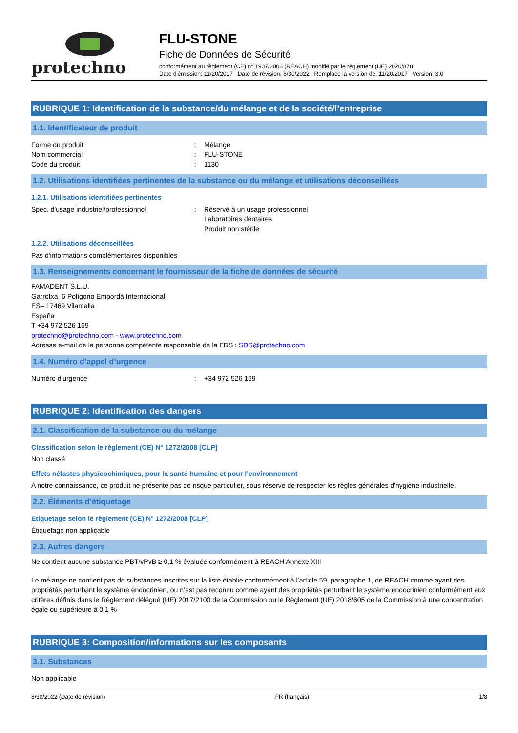protechno
FLU-STONE
Fiche de Données de Sécurité
conformément au règlement (CE) n° 1907/2006 (REACH) modifié par le règlement (UE) 2020/878
Date d'émission: 11/20/2017 Date de révision: 8/30/2022 Remplace la version de: 11/20/2017 Version: 3.0
RUBRIQUE 1: Identification de la substance/du mélange et de la société/l’entreprise
1.1. Identificateur de produit
Forme du produit: Mélange
Nom commercial: FLU-STONE
Code du produit: 1130
1.2. Utilisations identifiées pertinentes de la substance ou du mélange et utilisations déconseillées
1.2.1. Utilisations identifiées pertinentes
Spec. d'usage industriel/professionnel: Réservé à un usage professionnel
Laboratoires dentaires
Produit non stérile
1.2.2. Utilisations déconseillées
Pas d'informations complémentaires disponibles
1.3. Renseignements concernant le fournisseur de la fiche de données de sécurité
FAMADENT S.L.U.
Garrotxa, 6 Polígono Empordà Internacional
ES– 17469 Vilamalla
España
T +34 972 526 169
protechno@protechno.com - www.protechno.com
Adresse e-mail de la personne compétente responsable de la FDS : SDS@protechno.com
1.4. Numéro d’appel d’urgence
Numéro d'urgence: +34 972 526 169
RUBRIQUE 2: Identification des dangers
2.1. Classification de la substance ou du mélange
Classification selon le règlement (CE) N° 1272/2008 [CLP]
Non classé
Effets néfastes physicochimiques, pour la santé humaine et pour l’environnement
A notre connaissance, ce produit ne présente pas de risque particulier, sous réserve de respecter les règles générales d'hygiène industrielle.
2.2. Éléments d’étiquetage
Etiquetage selon le règlement (CE) N° 1272/2008 [CLP]
Étiquetage non applicable
2.3. Autres dangers
Ne contient aucune substance PBT/vPvB ≥ 0,1 % évaluée conformément à REACH Annexe XIII
Le mélange ne contient pas de substances inscrites sur la liste établie conformément à l’article 59, paragraphe 1, de REACH comme ayant des propriétés perturbant le système endocrinien, ou n’est pas reconnu comme ayant des propriétés perturbant le système endocrinien conformément aux critères définis dans le Règlement délégué (UE) 2017/2100 de la Commission ou le Règlement (UE) 2018/605 de la Commission à une concentration égale ou supérieure à 0,1 %
RUBRIQUE 3: Composition/informations sur les composants
3.1. Substances
Non applicable
8/30/2022 (Date de révision) FR (français) 1/8